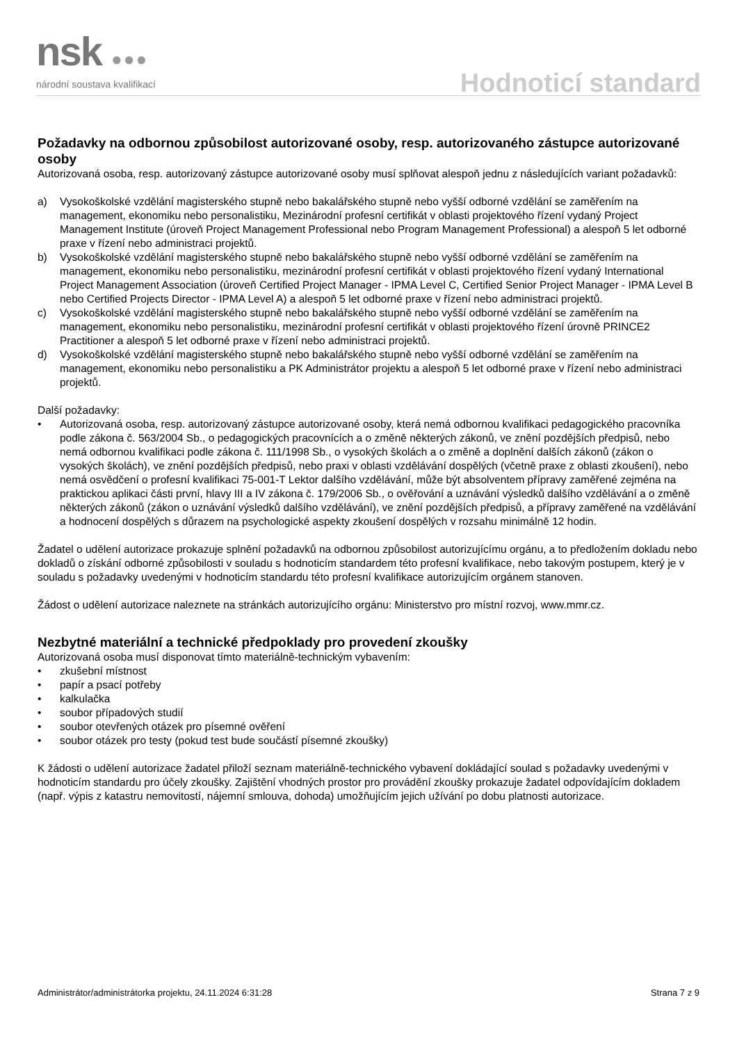nsk ●●●
národní soustava kvalifikací
Hodnoticí standard
Požadavky na odbornou způsobilost autorizované osoby, resp. autorizovaného zástupce autorizované osoby
Autorizovaná osoba, resp. autorizovaný zástupce autorizované osoby musí splňovat alespoň jednu z následujících variant požadavků:
a) Vysokoškolské vzdělání magisterského stupně nebo bakalářského stupně nebo vyšší odborné vzdělání se zaměřením na management, ekonomiku nebo personalistiku, Mezinárodní profesní certifikát v oblasti projektového řízení vydaný Project Management Institute (úroveň Project Management Professional nebo Program Management Professional) a alespoň 5 let odborné praxe v řízení nebo administraci projektů.
b) Vysokoškolské vzdělání magisterského stupně nebo bakalářského stupně nebo vyšší odborné vzdělání se zaměřením na management, ekonomiku nebo personalistiku, mezinárodní profesní certifikát v oblasti projektového řízení vydaný International Project Management Association (úroveň Certified Project Manager - IPMA Level C, Certified Senior Project Manager - IPMA Level B nebo Certified Projects Director - IPMA Level A) a alespoň 5 let odborné praxe v řízení nebo administraci projektů.
c) Vysokoškolské vzdělání magisterského stupně nebo bakalářského stupně nebo vyšší odborné vzdělání se zaměřením na management, ekonomiku nebo personalistiku, mezinárodní profesní certifikát v oblasti projektového řízení úrovně PRINCE2 Practitioner a alespoň 5 let odborné praxe v řízení nebo administraci projektů.
d) Vysokoškolské vzdělání magisterského stupně nebo bakalářského stupně nebo vyšší odborné vzdělání se zaměřením na management, ekonomiku nebo personalistiku a PK Administrátor projektu a alespoň 5 let odborné praxe v řízení nebo administraci projektů.
Další požadavky:
• Autorizovaná osoba, resp. autorizovaný zástupce autorizované osoby, která nemá odbornou kvalifikaci pedagogického pracovníka podle zákona č. 563/2004 Sb., o pedagogických pracovnících a o změně některých zákonů, ve znění pozdějších předpisů, nebo nemá odbornou kvalifikaci podle zákona č. 111/1998 Sb., o vysokých školách a o změně a doplnění dalších zákonů (zákon o vysokých školách), ve znění pozdějších předpisů, nebo praxi v oblasti vzdělávání dospělých (včetně praxe z oblasti zkoušení), nebo nemá osvědčení o profesní kvalifikaci 75-001-T Lektor dalšího vzdělávání, může být absolventem přípravy zaměřené zejména na praktickou aplikaci části první, hlavy III a IV zákona č. 179/2006 Sb., o ověřování a uznávání výsledků dalšího vzdělávání a o změně některých zákonů (zákon o uznávání výsledků dalšího vzdělávání), ve znění pozdějších předpisů, a přípravy zaměřené na vzdělávání a hodnocení dospělých s důrazem na psychologické aspekty zkoušení dospělých v rozsahu minimálně 12 hodin.
Žadatel o udělení autorizace prokazuje splnění požadavků na odbornou způsobilost autorizujícímu orgánu, a to předložením dokladu nebo dokladů o získání odborné způsobilosti v souladu s hodnoticím standardem této profesní kvalifikace, nebo takovým postupem, který je v souladu s požadavky uvedenými v hodnoticím standardu této profesní kvalifikace autorizujícím orgánem stanoven.
Žádost o udělení autorizace naleznete na stránkách autorizujícího orgánu: Ministerstvo pro místní rozvoj, www.mmr.cz.
Nezbytné materiální a technické předpoklady pro provedení zkoušky
Autorizovaná osoba musí disponovat tímto materiálně-technickým vybavením:
• zkušební místnost
• papír a psací potřeby
• kalkulačka
• soubor případových studií
• soubor otevřených otázek pro písemné ověření
• soubor otázek pro testy (pokud test bude součástí písemné zkoušky)
K žádosti o udělení autorizace žadatel přiloží seznam materiálně-technického vybavení dokládající soulad s požadavky uvedenými v hodnoticím standardu pro účely zkoušky. Zajištění vhodných prostor pro provádění zkoušky prokazuje žadatel odpovídajícím dokladem (např. výpis z katastru nemovitostí, nájemní smlouva, dohoda) umožňujícím jejich užívání po dobu platnosti autorizace.
Administrátor/administrátorka projektu, 24.11.2024 6:31:28 Strana 7 z 9